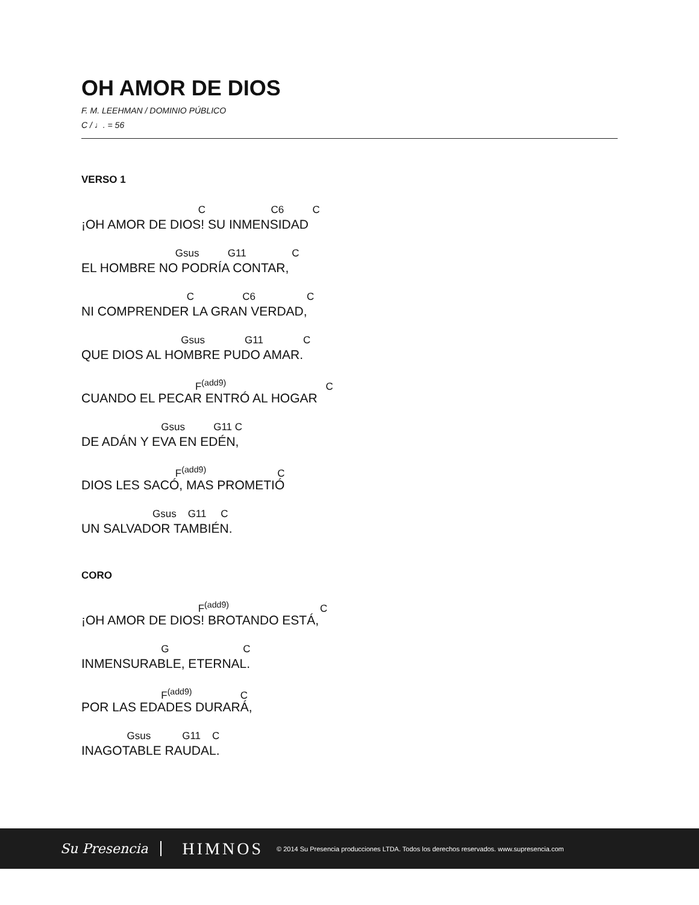OH AMOR DE DIOS
F. M. LEEHMAN / DOMINIO PÚBLICO
C / ♩. = 56
VERSO 1
C C6 C
¡OH AMOR DE DIOS! SU INMENSIDAD
Gsus G11 C
EL HOMBRE NO PODRÍA CONTAR,
C C6 C
NI COMPRENDER LA GRAN VERDAD,
Gsus G11 C
QUE DIOS AL HOMBRE PUDO AMAR.
F<sup>(add9)</sup> C
CUANDO EL PECAR ENTRÓ AL HOGAR
Gsus G11 C
DE ADÁN Y EVA EN EDÉN,
F<sup>(add9)</sup> C
DIOS LES SACÓ, MAS PROMETIÓ
Gsus G11 C
UN SALVADOR TAMBIÉN.
CORO
F<sup>(add9)</sup> C
¡OH AMOR DE DIOS! BROTANDO ESTÁ,
G C
INMENSURABLE, ETERNAL.
F<sup>(add9)</sup> C
POR LAS EDADES DURARÁ,
Gsus G11 C
INAGOTABLE RAUDAL.
Su Presencia HIMNOS © 2014 Su Presencia producciones LTDA. Todos los derechos reservados. www.supresencia.com